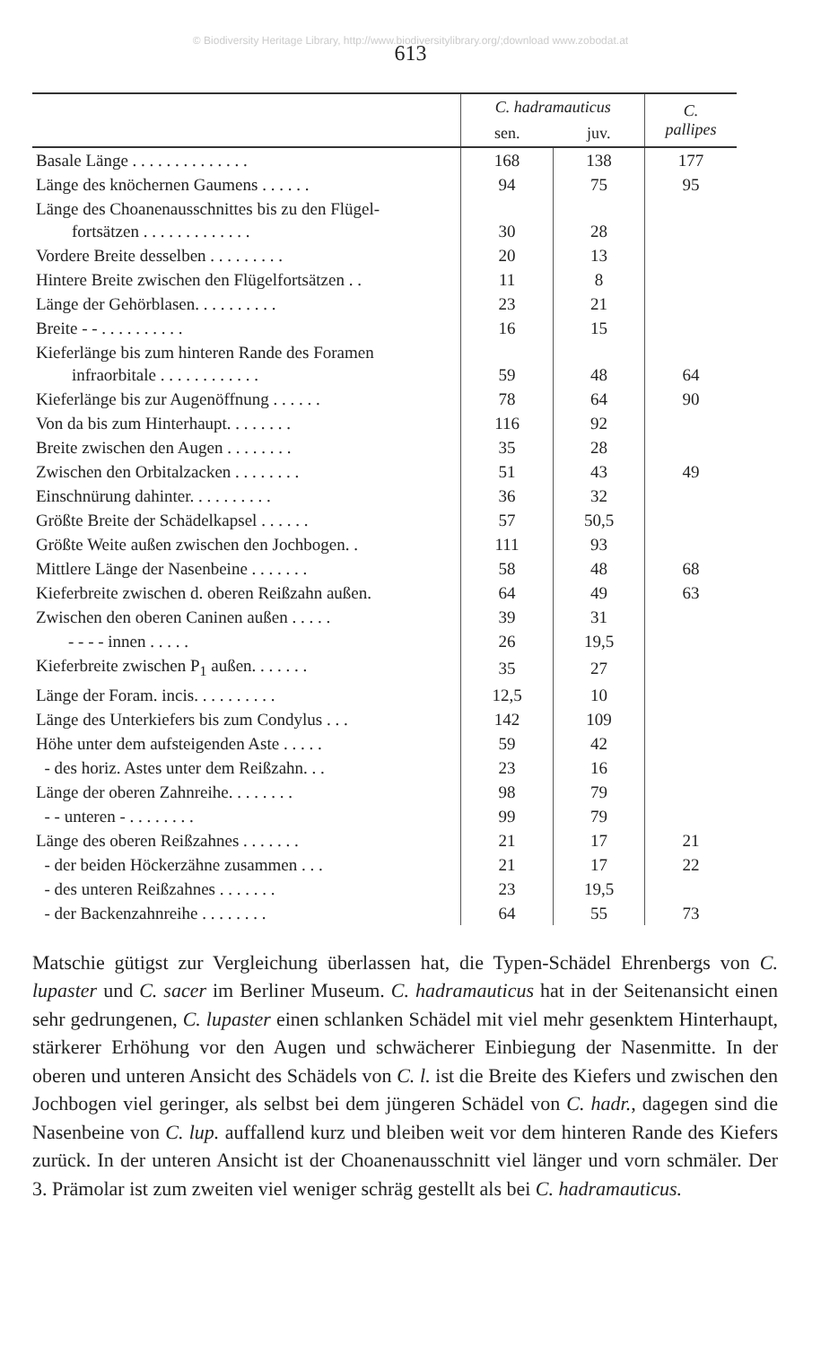© Biodiversity Heritage Library, http://www.biodiversitylibrary.org/;download www.zobodat.at
613
| | C. hadramauticus | | C. pallipes |
| --- | --- | --- | --- |
| | sen. | juv. | |
| Basale Länge . . . . . . . . . . . . . . | 168 | 138 | 177 |
| Länge des knöchernen Gaumens . . . . . . | 94 | 75 | 95 |
| Länge des Choanenausschnittes bis zu den Flügel- fortsätzen . . . . . . . . . . . . . | 30 | 28 | |
| Vordere Breite desselben . . . . . . . . . | 20 | 13 | |
| Hintere Breite zwischen den Flügelfortsätzen . . | 11 | 8 | |
| Länge der Gehörblasen. . . . . . . . . . | 23 | 21 | |
| Breite - - . . . . . . . . . . | 16 | 15 | |
| Kieferlänge bis zum hinteren Rande des Foramen infraorbitale . . . . . . . . . . . . | 59 | 48 | 64 |
| Kieferlänge bis zur Augenöffnung . . . . . . | 78 | 64 | 90 |
| Von da bis zum Hinterhaupt. . . . . . . . | 116 | 92 | |
| Breite zwischen den Augen . . . . . . . . | 35 | 28 | |
| Zwischen den Orbitalzacken . . . . . . . . | 51 | 43 | 49 |
| Einschnürung dahinter. . . . . . . . . . | 36 | 32 | |
| Größte Breite der Schädelkapsel . . . . . . | 57 | 50,5 | |
| Größte Weite außen zwischen den Jochbogen. . | 111 | 93 | |
| Mittlere Länge der Nasenbeine . . . . . . . | 58 | 48 | 68 |
| Kieferbreite zwischen d. oberen Reißzahn außen. | 64 | 49 | 63 |
| Zwischen den oberen Caninen außen . . . . . | 39 | 31 | |
| - - - - innen . . . . . | 26 | 19,5 | |
| Kieferbreite zwischen P<sub>1</sub> außen. . . . . . . | 35 | 27 | |
| Länge der Foram. incis. . . . . . . . . . | 12,5 | 10 | |
| Länge des Unterkiefers bis zum Condylus . . . | 142 | 109 | |
| Höhe unter dem aufsteigenden Aste . . . . . | 59 | 42 | |
| - des horiz. Astes unter dem Reißzahn. . . | 23 | 16 | |
| Länge der oberen Zahnreihe. . . . . . . . | 98 | 79 | |
| - - unteren - . . . . . . . . | 99 | 79 | |
| Länge des oberen Reißzahnes . . . . . . . | 21 | 17 | 21 |
| - der beiden Höckerzähne zusammen . . . | 21 | 17 | 22 |
| - des unteren Reißzahnes . . . . . . . | 23 | 19,5 | |
| - der Backenzahnreihe . . . . . . . . | 64 | 55 | 73 |
Matschie gütigst zur Vergleichung überlassen hat, die Typen-Schädel Ehrenbergs von C. lupaster und C. sacer im Berliner Museum. C. hadramauticus hat in der Seitenansicht einen sehr gedrungenen, C. lupaster einen schlanken Schädel mit viel mehr gesenktem Hinterhaupt, stärkerer Erhöhung vor den Augen und schwächerer Einbiegung der Nasenmitte. In der oberen und unteren Ansicht des Schädels von C. l. ist die Breite des Kiefers und zwischen den Jochbogen viel geringer, als selbst bei dem jüngeren Schädel von C. hadr., dagegen sind die Nasenbeine von C. lup. auffallend kurz und bleiben weit vor dem hinteren Rande des Kiefers zurück. In der unteren Ansicht ist der Choanenausschnitt viel länger und vorn schmäler. Der 3. Prämolar ist zum zweiten viel weniger schräg gestellt als bei C. hadramauticus.